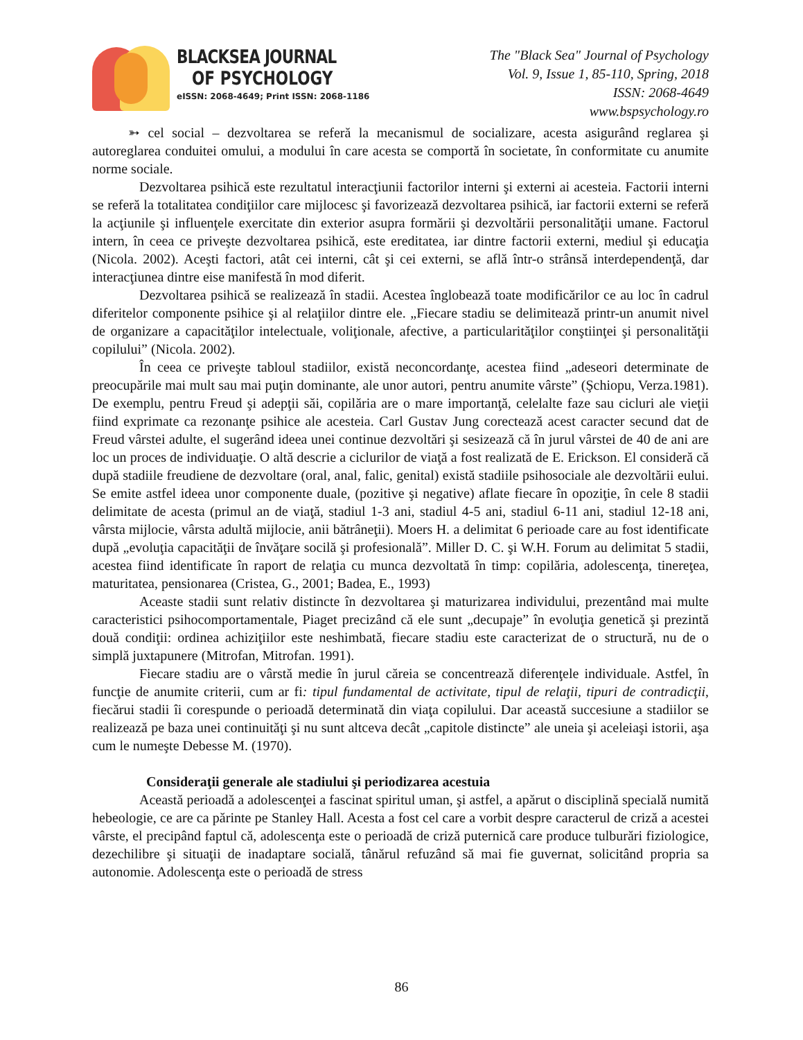BLACKSEA JOURNAL
OF PSYCHOLOGY
eISSN: 2068-4649; Print ISSN: 2068-1186
The "Black Sea" Journal of Psychology
Vol. 9, Issue 1, 85-110, Spring, 2018
ISSN: 2068-4649
www.bspsychology.ro
➳ cel social – dezvoltarea se referă la mecanismul de socializare, acesta asigurând reglarea şi autoreglarea conduitei omului, a modului în care acesta se comportă în societate, în conformitate cu anumite norme sociale.
Dezvoltarea psihică este rezultatul interacţiunii factorilor interni şi externi ai acesteia. Factorii interni se referă la totalitatea condiţiilor care mijlocesc şi favorizează dezvoltarea psihică, iar factorii externi se referă la acţiunile şi influenţele exercitate din exterior asupra formării şi dezvoltării personalităţii umane. Factorul intern, în ceea ce priveşte dezvoltarea psihică, este ereditatea, iar dintre factorii externi, mediul şi educaţia (Nicola. 2002). Aceşti factori, atât cei interni, cât şi cei externi, se află într-o strânsă interdependenţă, dar interacţiunea dintre eise manifestă în mod diferit.
Dezvoltarea psihică se realizează în stadii. Acestea înglobează toate modificărilor ce au loc în cadrul diferitelor componente psihice şi al relaţiilor dintre ele. „Fiecare stadiu se delimitează printr-un anumit nivel de organizare a capacităţilor intelectuale, voliţionale, afective, a particularităţilor conştiinţei şi personalităţii copilului” (Nicola. 2002).
În ceea ce priveşte tabloul stadiilor, există neconcordanţe, acestea fiind „adeseori determinate de preocupările mai mult sau mai puţin dominante, ale unor autori, pentru anumite vârste” (Şchiopu, Verza.1981). De exemplu, pentru Freud şi adepţii săi, copilăria are o mare importanţă, celelalte faze sau cicluri ale vieţii fiind exprimate ca rezonanţe psihice ale acesteia. Carl Gustav Jung corectează acest caracter secund dat de Freud vârstei adulte, el sugerând ideea unei continue dezvoltări şi sesizează că în jurul vârstei de 40 de ani are loc un proces de individuaţie. O altă descrie a ciclurilor de viaţă a fost realizată de E. Erickson. El consideră că după stadiile freudiene de dezvoltare (oral, anal, falic, genital) există stadiile psihosociale ale dezvoltării eului. Se emite astfel ideea unor componente duale, (pozitive şi negative) aflate fiecare în opoziţie, în cele 8 stadii delimitate de acesta (primul an de viaţă, stadiul 1-3 ani, stadiul 4-5 ani, stadiul 6-11 ani, stadiul 12-18 ani, vârsta mijlocie, vârsta adultă mijlocie, anii bătrâneţii). Moers H. a delimitat 6 perioade care au fost identificate după „evoluţia capacităţii de învăţare socilă şi profesională”. Miller D. C. şi W.H. Forum au delimitat 5 stadii, acestea fiind identificate în raport de relaţia cu munca dezvoltată în timp: copilăria, adolescenţa, tinereţea, maturitatea, pensionarea (Cristea, G., 2001; Badea, E., 1993)
Aceaste stadii sunt relativ distincte în dezvoltarea şi maturizarea individului, prezentând mai multe caracteristici psihocomportamentale, Piaget precizând că ele sunt „decupaje” în evoluţia genetică şi prezintă două condiţii: ordinea achiziţiilor este neshimbată, fiecare stadiu este caracterizat de o structură, nu de o simplă juxtapunere (Mitrofan, Mitrofan. 1991).
Fiecare stadiu are o vârstă medie în jurul căreia se concentrează diferenţele individuale. Astfel, în funcţie de anumite criterii, cum ar fi: tipul fundamental de activitate, tipul de relaţii, tipuri de contradicţii, fiecărui stadii îi corespunde o perioadă determinată din viaţa copilului. Dar această succesiune a stadiilor se realizează pe baza unei continuităţi şi nu sunt altceva decât „capitole distincte” ale uneia şi aceleiaşi istorii, aşa cum le numeşte Debesse M. (1970).
Consideraţii generale ale stadiului şi periodizarea acestuia
Această perioadă a adolescenţei a fascinat spiritul uman, şi astfel, a apărut o disciplină specială numită hebeologie, ce are ca părinte pe Stanley Hall. Acesta a fost cel care a vorbit despre caracterul de criză a acestei vârste, el precipând faptul că, adolescenţa este o perioadă de criză puternică care produce tulburări fiziologice, dezechilibre şi situaţii de inadaptare socială, tânărul refuzând să mai fie guvernat, solicitând propria sa autonomie. Adolescenţa este o perioadă de stress
86